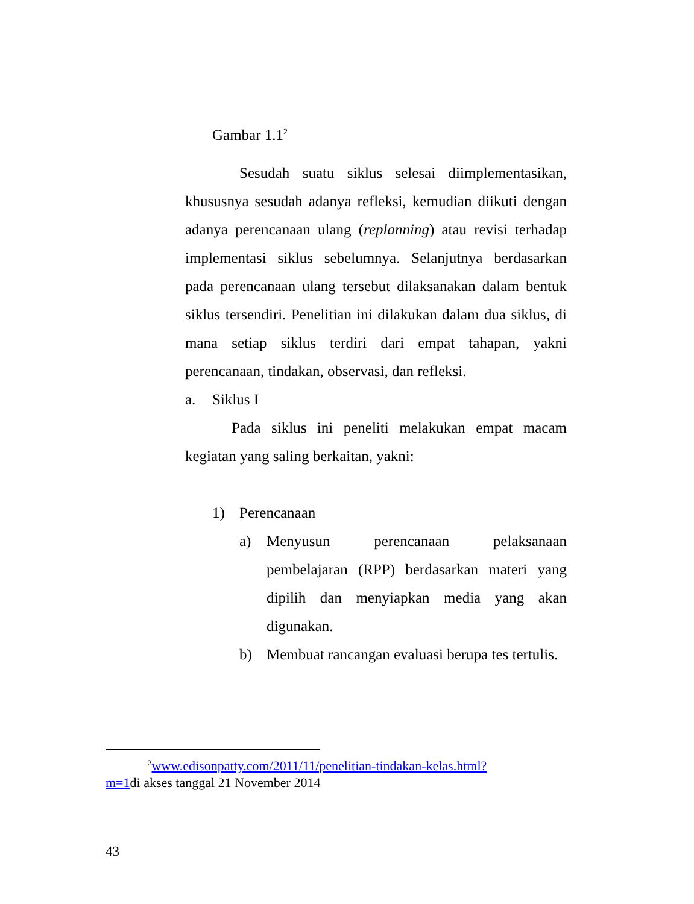Gambar 1.1<sup>2</sup>
Sesudah suatu siklus selesai diimplementasikan, khususnya sesudah adanya refleksi, kemudian diikuti dengan adanya perencanaan ulang (replanning) atau revisi terhadap implementasi siklus sebelumnya. Selanjutnya berdasarkan pada perencanaan ulang tersebut dilaksanakan dalam bentuk siklus tersendiri. Penelitian ini dilakukan dalam dua siklus, di mana setiap siklus terdiri dari empat tahapan, yakni perencanaan, tindakan, observasi, dan refleksi.
a. Siklus I
Pada siklus ini peneliti melakukan empat macam kegiatan yang saling berkaitan, yakni:
1) Perencanaan
a) Menyusun perencanaan pelaksanaan pembelajaran (RPP) berdasarkan materi yang dipilih dan menyiapkan media yang akan digunakan.
b) Membuat rancangan evaluasi berupa tes tertulis.
<sup>2</sup> www.edisonpatty.com/2011/11/penelitian-tindakan-kelas.html?
m=1di akses tanggal 21 November 2014
43